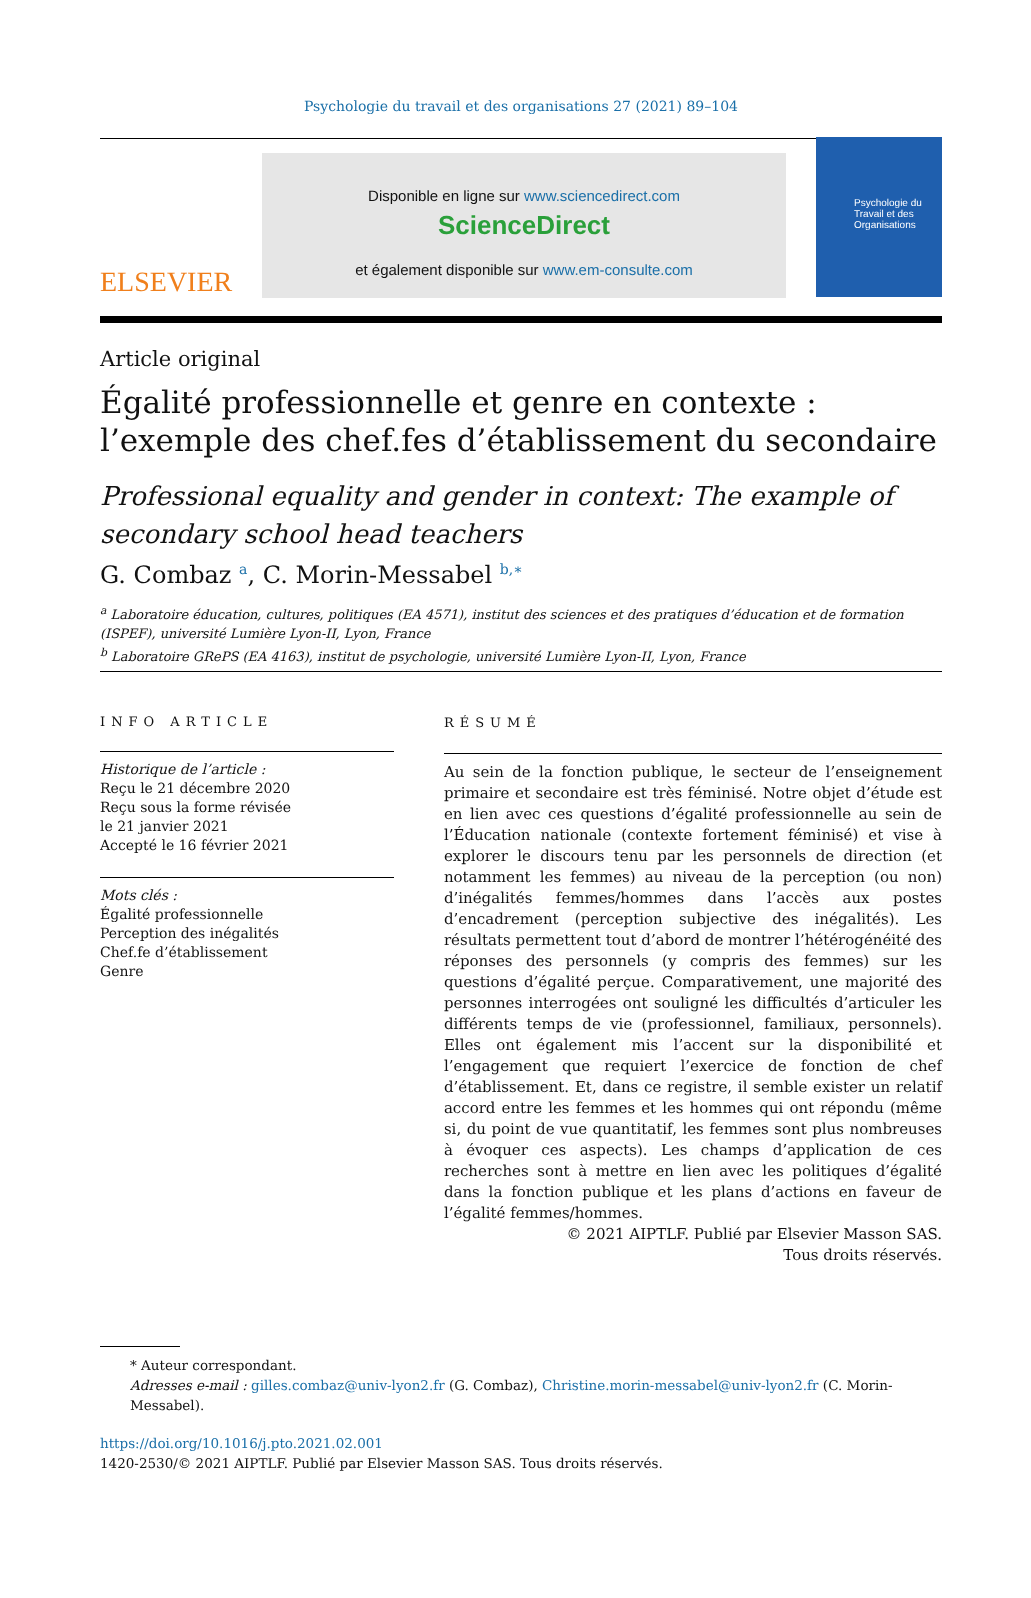Psychologie du travail et des organisations 27 (2021) 89–104
ELSEVIER
Disponible en ligne sur www.sciencedirect.com
ScienceDirect
et également disponible sur www.em-consulte.com
Psychologie du Travail et des Organisations
Article original
Égalité professionnelle et genre en contexte : l’exemple des chef.fes d’établissement du secondaire
Professional equality and gender in context: The example of secondary school head teachers
G. Combaz <sup>a</sup>, C. Morin-Messabel <sup>b,∗</sup>
<sup>a</sup> Laboratoire éducation, cultures, politiques (EA 4571), institut des sciences et des pratiques d’éducation et de formation (ISPEF), université Lumière Lyon-II, Lyon, France
<sup>b</sup> Laboratoire GRePS (EA 4163), institut de psychologie, université Lumière Lyon-II, Lyon, France
INFO ARTICLE
Historique de l’article :
Reçu le 21 décembre 2020
Reçu sous la forme révisée
le 21 janvier 2021
Accepté le 16 février 2021
Mots clés :
Égalité professionnelle
Perception des inégalités
Chef.fe d’établissement
Genre
RÉSUMÉ
Au sein de la fonction publique, le secteur de l’enseignement primaire et secondaire est très féminisé. Notre objet d’étude est en lien avec ces questions d’égalité professionnelle au sein de l’Éducation nationale (contexte fortement féminisé) et vise à explorer le discours tenu par les personnels de direction (et notamment les femmes) au niveau de la perception (ou non) d’inégalités femmes/hommes dans l’accès aux postes d’encadrement (perception subjective des inégalités). Les résultats permettent tout d’abord de montrer l’hétérogénéité des réponses des personnels (y compris des femmes) sur les questions d’égalité perçue. Comparativement, une majorité des personnes interrogées ont souligné les difficultés d’articuler les différents temps de vie (professionnel, familiaux, personnels). Elles ont également mis l’accent sur la disponibilité et l’engagement que requiert l’exercice de fonction de chef d’établissement. Et, dans ce registre, il semble exister un relatif accord entre les femmes et les hommes qui ont répondu (même si, du point de vue quantitatif, les femmes sont plus nombreuses à évoquer ces aspects). Les champs d’application de ces recherches sont à mettre en lien avec les politiques d’égalité dans la fonction publique et les plans d’actions en faveur de l’égalité femmes/hommes.
© 2021 AIPTLF. Publié par Elsevier Masson SAS. Tous droits réservés.
* Auteur correspondant.
Adresses e-mail : gilles.combaz@univ-lyon2.fr (G. Combaz), Christine.morin-messabel@univ-lyon2.fr (C. Morin-Messabel).
https://doi.org/10.1016/j.pto.2021.02.001
1420-2530/© 2021 AIPTLF. Publié par Elsevier Masson SAS. Tous droits réservés.